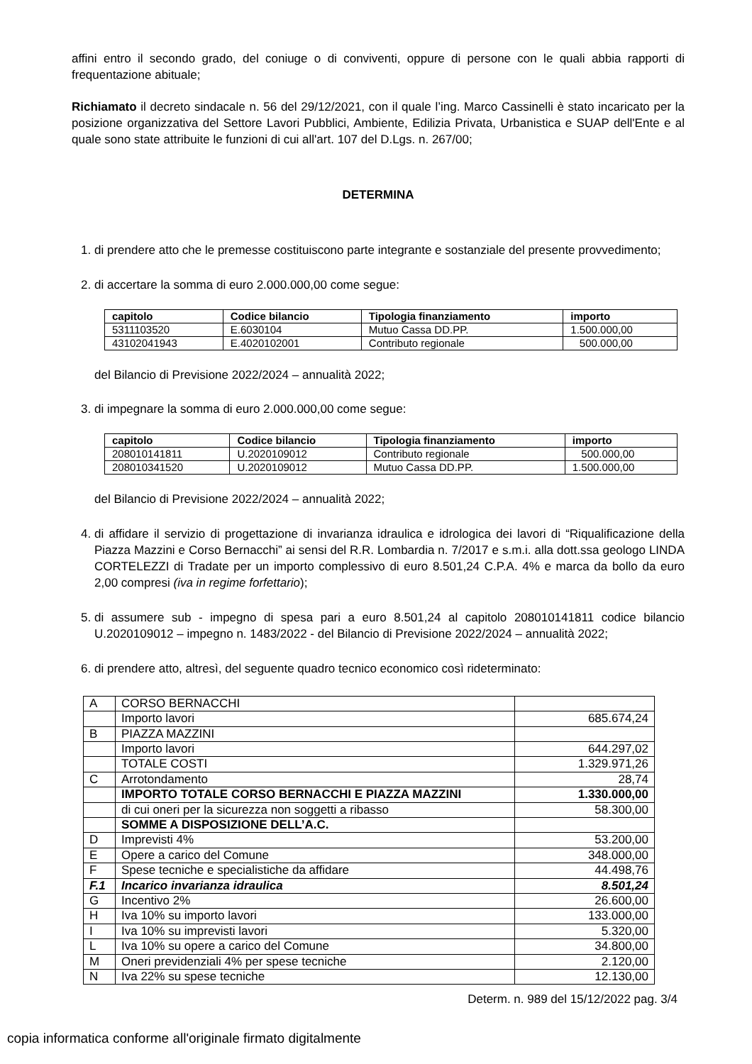affini entro il secondo grado, del coniuge o di conviventi, oppure di persone con le quali abbia rapporti di frequentazione abituale;
Richiamato il decreto sindacale n. 56 del 29/12/2021, con il quale l’ing. Marco Cassinelli è stato incaricato per la posizione organizzativa del Settore Lavori Pubblici, Ambiente, Edilizia Privata, Urbanistica e SUAP dell'Ente e al quale sono state attribuite le funzioni di cui all'art. 107 del D.Lgs. n. 267/00;
DETERMINA
1. di prendere atto che le premesse costituiscono parte integrante e sostanziale del presente provvedimento;
2. di accertare la somma di euro 2.000.000,00 come segue:
| capitolo | Codice bilancio | Tipologia finanziamento | importo |
| --- | --- | --- | --- |
| 5311103520 | E.6030104 | Mutuo Cassa DD.PP. | 1.500.000,00 |
| 43102041943 | E.4020102001 | Contributo regionale | 500.000,00 |
del Bilancio di Previsione 2022/2024 – annualità 2022;
3. di impegnare la somma di euro 2.000.000,00 come segue:
| capitolo | Codice bilancio | Tipologia finanziamento | importo |
| --- | --- | --- | --- |
| 208010141811 | U.2020109012 | Contributo regionale | 500.000,00 |
| 208010341520 | U.2020109012 | Mutuo Cassa DD.PP. | 1.500.000,00 |
del Bilancio di Previsione 2022/2024 – annualità 2022;
4. di affidare il servizio di progettazione di invarianza idraulica e idrologica dei lavori di “Riqualificazione della Piazza Mazzini e Corso Bernacchi” ai sensi del R.R. Lombardia n. 7/2017 e s.m.i. alla dott.ssa geologo LINDA CORTELEZZI di Tradate per un importo complessivo di euro 8.501,24 C.P.A. 4% e marca da bollo da euro 2,00 compresi (iva in regime forfettario);
5. di assumere sub - impegno di spesa pari a euro 8.501,24 al capitolo 208010141811 codice bilancio U.2020109012 – impegno n. 1483/2022 - del Bilancio di Previsione 2022/2024 – annualità 2022;
6. di prendere atto, altresì, del seguente quadro tecnico economico così rideterminato:
| A | CORSO BERNACCHI | |
| | Importo lavori | 685.674,24 |
| B | PIAZZA MAZZINI | |
| | Importo lavori | 644.297,02 |
| | TOTALE COSTI | 1.329.971,26 |
| C | Arrotondamento | 28,74 |
| | IMPORTO TOTALE CORSO BERNACCHI E PIAZZA MAZZINI | 1.330.000,00 |
| | di cui oneri per la sicurezza non soggetti a ribasso | 58.300,00 |
| | SOMME A DISPOSIZIONE DELL’A.C. | |
| D | Imprevisti 4% | 53.200,00 |
| E | Opere a carico del Comune | 348.000,00 |
| F | Spese tecniche e specialistiche da affidare | 44.498,76 |
| F.1 | Incarico invarianza idraulica | 8.501,24 |
| G | Incentivo 2% | 26.600,00 |
| H | Iva 10% su importo lavori | 133.000,00 |
| I | Iva 10% su imprevisti lavori | 5.320,00 |
| L | Iva 10% su opere a carico del Comune | 34.800,00 |
| M | Oneri previdenziali 4% per spese tecniche | 2.120,00 |
| N | Iva 22% su spese tecniche | 12.130,00 |
Determ. n. 989 del 15/12/2022 pag. 3/4
copia informatica conforme all'originale firmato digitalmente